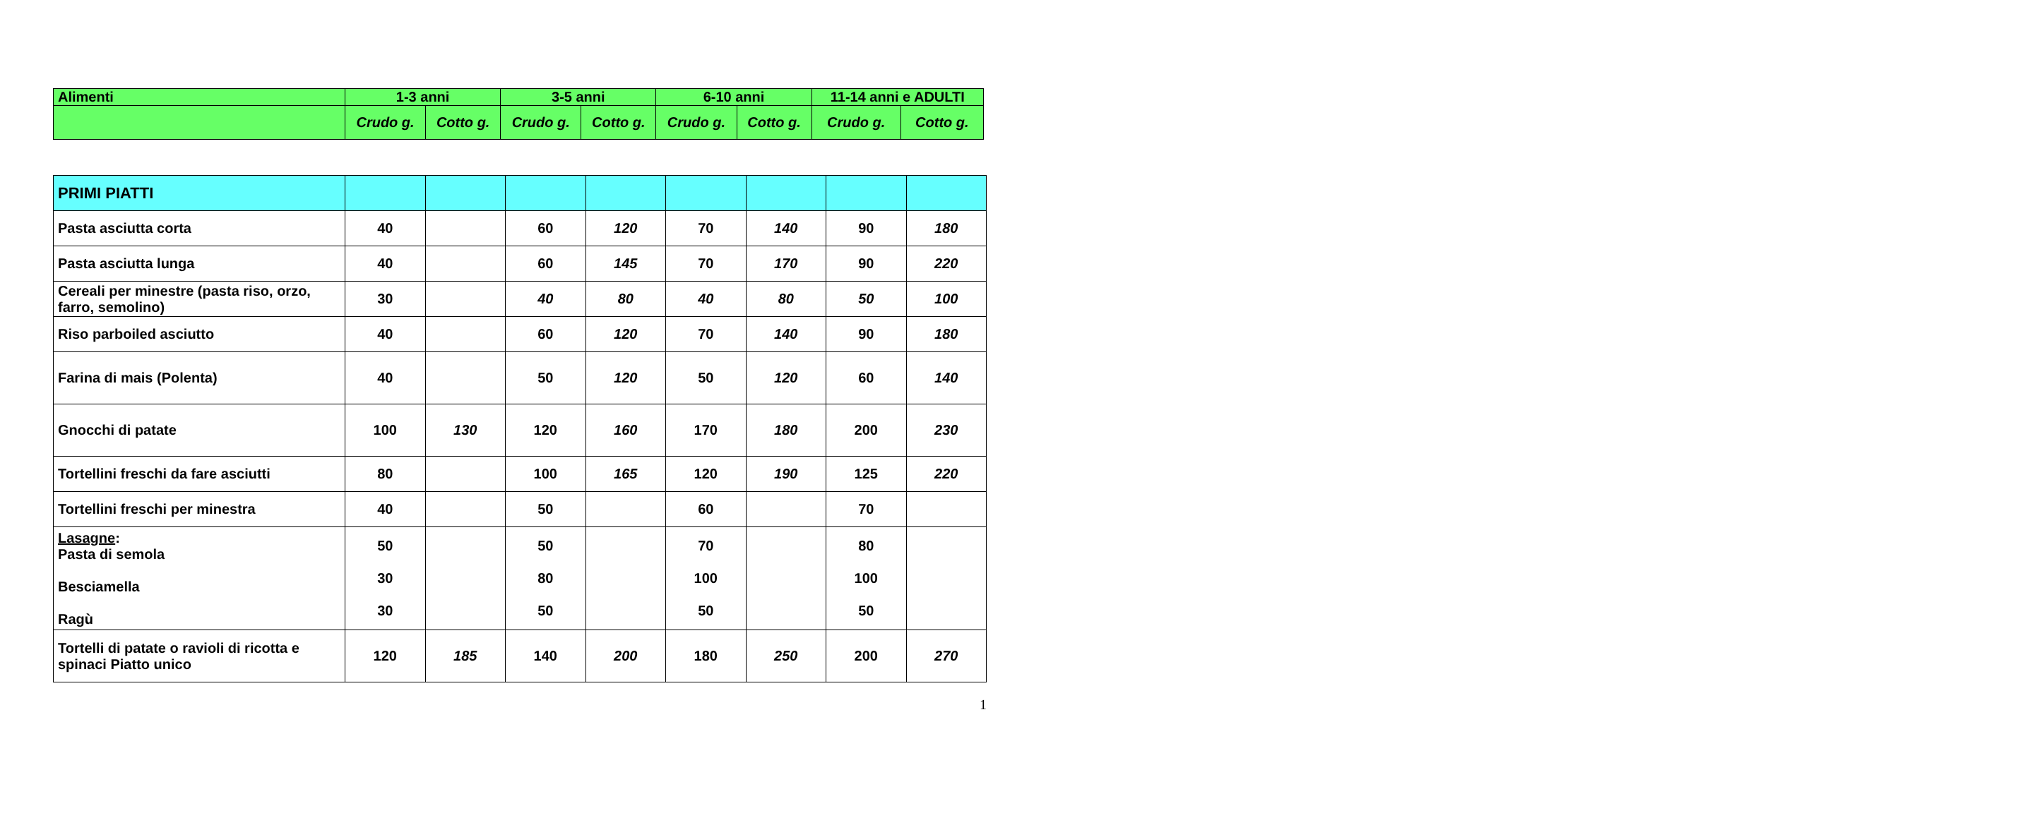| Alimenti | 1-3 anni | | 3-5 anni | | 6-10 anni | | 11-14 anni e ADULTI | |
| --- | --- | --- | --- | --- | --- | --- | --- | --- |
| | Crudo g. | Cotto g. | Crudo g. | Cotto g. | Crudo g. | Cotto g. | Crudo g. | Cotto g. |
| PRIMI PIATTI | | | | | | | | |
| Pasta asciutta corta | 40 | | 60 | 120 | 70 | 140 | 90 | 180 |
| Pasta asciutta lunga | 40 | | 60 | 145 | 70 | 170 | 90 | 220 |
| Cereali per minestre (pasta riso, orzo, farro, semolino) | 30 | | 40 | 80 | 40 | 80 | 50 | 100 |
| Riso parboiled asciutto | 40 | | 60 | 120 | 70 | 140 | 90 | 180 |
| Farina di mais (Polenta) | 40 | | 50 | 120 | 50 | 120 | 60 | 140 |
| Gnocchi di patate | 100 | 130 | 120 | 160 | 170 | 180 | 200 | 230 |
| Tortellini freschi da fare asciutti | 80 | | 100 | 165 | 120 | 190 | 125 | 220 |
| Tortellini freschi per minestra | 40 | | 50 | | 60 | | 70 | |
| Lasagne : Pasta di semola Besciamella Ragù | 50 30 30 | | 50 80 50 | | 70 100 50 | | 80 100 50 | |
| Tortelli di patate o ravioli di ricotta e spinaci Piatto unico | 120 | 185 | 140 | 200 | 180 | 250 | 200 | 270 |
1